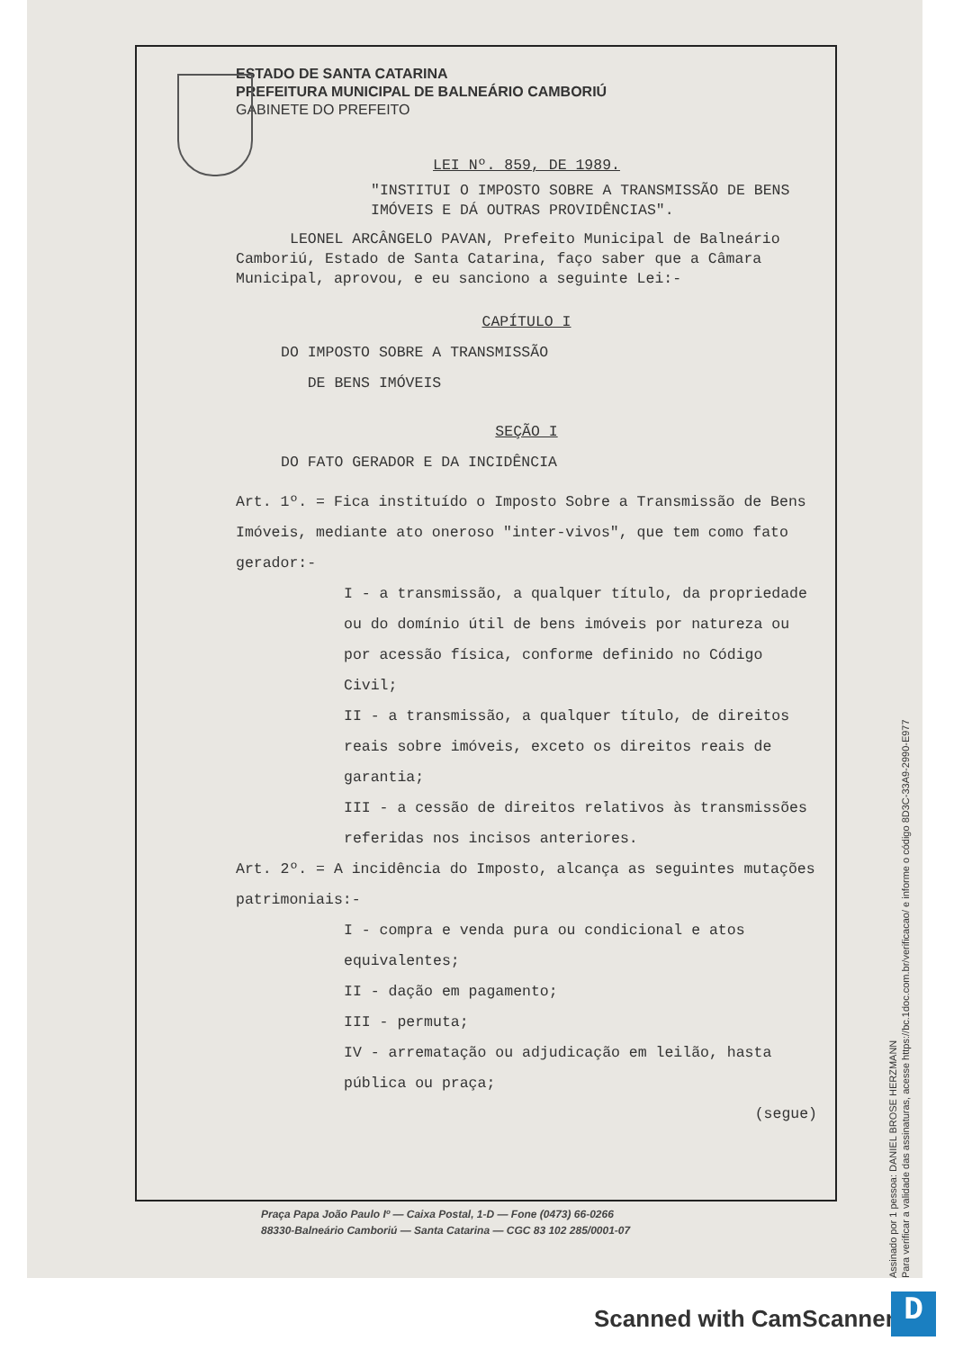ESTADO DE SANTA CATARINA
PREFEITURA MUNICIPAL DE BALNEÁRIO CAMBORIÚ
GABINETE DO PREFEITO
LEI Nº. 859, DE 1989.
"INSTITUI O IMPOSTO SOBRE A TRANSMISSÃO DE BENS IMÓVEIS E DÁ OUTRAS PROVIDÊNCIAS".
LEONEL ARCÂNGELO PAVAN, Prefeito Municipal de Balneário Camboriú, Estado de Santa Catarina, faço saber que a Câmara Municipal, aprovou, e eu sanciono a seguinte Lei:-
CAPÍTULO I
DO IMPOSTO SOBRE A TRANSMISSÃO
DE BENS IMÓVEIS
SEÇÃO I
DO FATO GERADOR E DA INCIDÊNCIA
Art. 1º. = Fica instituído o Imposto Sobre a Transmissão de Bens Imóveis, mediante ato oneroso "inter-vivos", que tem como fato gerador:-
I - a transmissão, a qualquer título, da propriedade ou do domínio útil de bens imóveis por natureza ou por acessão física, conforme definido no Código Civil;
II - a transmissão, a qualquer título, de direitos reais sobre imóveis, exceto os direitos reais de garantia;
III - a cessão de direitos relativos às transmissões referidas nos incisos anteriores.
Art. 2º. = A incidência do Imposto, alcança as seguintes mutações patrimoniais:-
I - compra e venda pura ou condicional e atos equivalentes;
II - dação em pagamento;
III - permuta;
IV - arrematação ou adjudicação em leilão, hasta pública ou praça;
(segue)
Praça Papa João Paulo Iº — Caixa Postal, 1-D — Fone (0473) 66-0266
88330-Balneário Camboriú — Santa Catarina — CGC 83 102 285/0001-07
Assinado por 1 pessoa: DANIEL BROSE HERZMANN
Para verificar a validade das assinaturas, acesse https://bc.1doc.com.br/verificacao/ e informe o código 8D3C-33A9-2990-E977
Scanned with CamScanner D